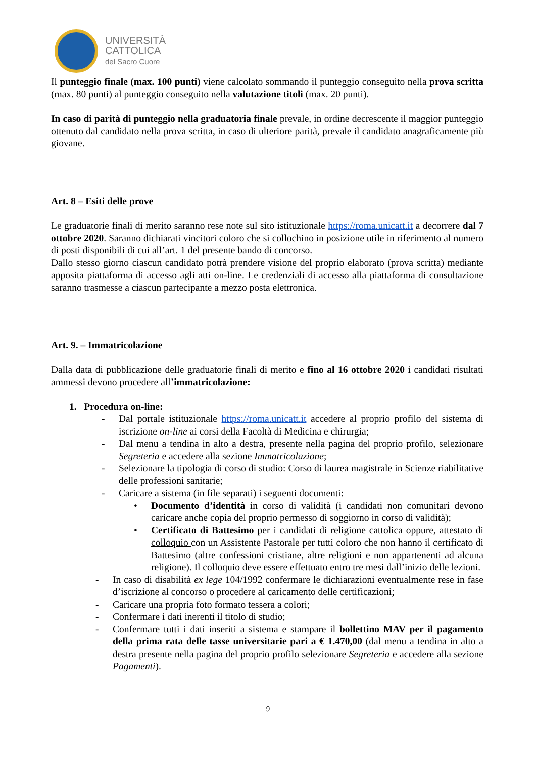UNIVERSITÀ
CATTOLICA
del Sacro Cuore
Il punteggio finale (max. 100 punti) viene calcolato sommando il punteggio conseguito nella prova scritta (max. 80 punti) al punteggio conseguito nella valutazione titoli (max. 20 punti).
In caso di parità di punteggio nella graduatoria finale prevale, in ordine decrescente il maggior punteggio ottenuto dal candidato nella prova scritta, in caso di ulteriore parità, prevale il candidato anagraficamente più giovane.
Art. 8 – Esiti delle prove
Le graduatorie finali di merito saranno rese note sul sito istituzionale https://roma.unicatt.it a decorrere dal 7 ottobre 2020. Saranno dichiarati vincitori coloro che si collochino in posizione utile in riferimento al numero di posti disponibili di cui all’art. 1 del presente bando di concorso.
Dallo stesso giorno ciascun candidato potrà prendere visione del proprio elaborato (prova scritta) mediante apposita piattaforma di accesso agli atti on-line. Le credenziali di accesso alla piattaforma di consultazione saranno trasmesse a ciascun partecipante a mezzo posta elettronica.
Art. 9. – Immatricolazione
Dalla data di pubblicazione delle graduatorie finali di merito e fino al 16 ottobre 2020 i candidati risultati ammessi devono procedere all’immatricolazione:
1. Procedura on-line:
- Dal portale istituzionale https://roma.unicatt.it accedere al proprio profilo del sistema di iscrizione on-line ai corsi della Facoltà di Medicina e chirurgia;
- Dal menu a tendina in alto a destra, presente nella pagina del proprio profilo, selezionare Segreteria e accedere alla sezione Immatricolazione;
- Selezionare la tipologia di corso di studio: Corso di laurea magistrale in Scienze riabilitative delle professioni sanitarie;
- Caricare a sistema (in file separati) i seguenti documenti:
• Documento d’identità in corso di validità (i candidati non comunitari devono caricare anche copia del proprio permesso di soggiorno in corso di validità);
• Certificato di Battesimo per i candidati di religione cattolica oppure, attestato di colloquio con un Assistente Pastorale per tutti coloro che non hanno il certificato di Battesimo (altre confessioni cristiane, altre religioni e non appartenenti ad alcuna religione). Il colloquio deve essere effettuato entro tre mesi dall’inizio delle lezioni.
- In caso di disabilità ex lege 104/1992 confermare le dichiarazioni eventualmente rese in fase d’iscrizione al concorso o procedere al caricamento delle certificazioni;
- Caricare una propria foto formato tessera a colori;
- Confermare i dati inerenti il titolo di studio;
- Confermare tutti i dati inseriti a sistema e stampare il bollettino MAV per il pagamento della prima rata delle tasse universitarie pari a € 1.470,00 (dal menu a tendina in alto a destra presente nella pagina del proprio profilo selezionare Segreteria e accedere alla sezione Pagamenti).
9